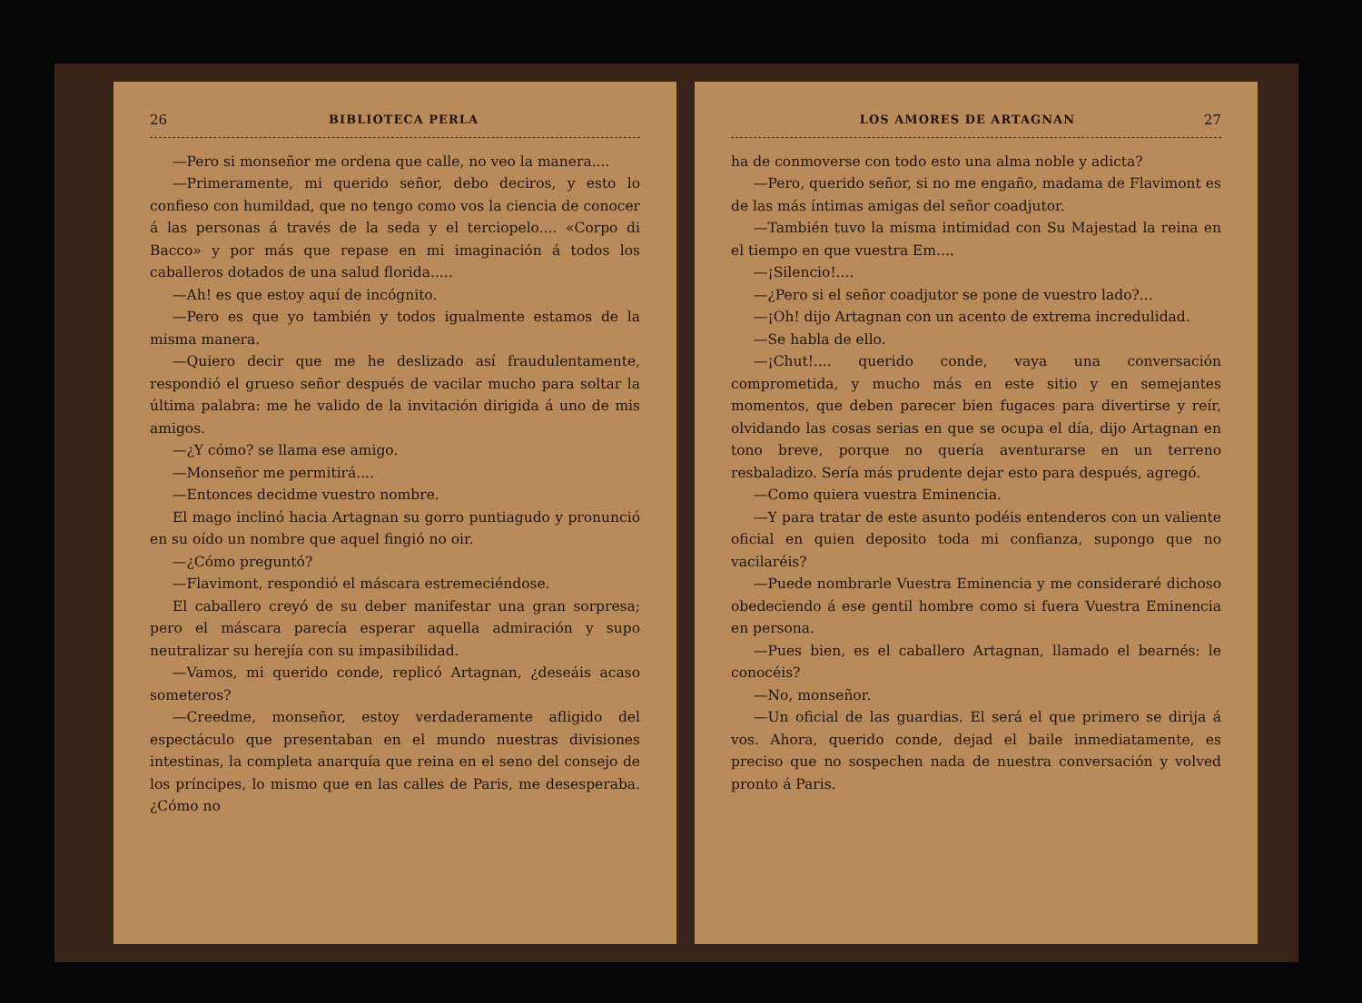26 BIBLIOTECA PERLA
—Pero si monseñor me ordena que calle, no veo la manera....
—Primeramente, mi querido señor, debo deciros, y esto lo confieso con humildad, que no tengo como vos la ciencia de conocer á las personas á través de la seda y el terciopelo.... «Corpo di Bacco» y por más que repase en mi imaginación á todos los caballeros dotados de una salud florida.....
—Ah! es que estoy aquí de incógnito.
—Pero es que yo también y todos igualmente estamos de la misma manera.
—Quiero decir que me he deslizado así fraudulentamente, respondió el grueso señor después de vacilar mucho para soltar la última palabra: me he valido de la invitación dirigida á uno de mis amigos.
—¿Y cómo? se llama ese amigo.
—Monseñor me permitirá....
—Entonces decidme vuestro nombre.
El mago inclinó hacia Artagnan su gorro puntiagudo y pronunció en su oído un nombre que aquel fingió no oir.
—¿Cómo preguntó?
—Flavimont, respondió el máscara estremeciéndose.
El caballero creyó de su deber manifestar una gran sorpresa; pero el máscara parecía esperar aquella admiración y supo neutralizar su herejía con su impasibilidad.
—Vamos, mi querido conde, replicó Artagnan, ¿deseáis acaso someteros?
—Creedme, monseñor, estoy verdaderamente afligido del espectáculo que presentaban en el mundo nuestras divisiones intestinas, la completa anarquía que reina en el seno del consejo de los príncipes, lo mismo que en las calles de Paris, me desesperaba. ¿Cómo no
LOS AMORES DE ARTAGNAN 27
ha de conmoverse con todo esto una alma noble y adicta?
—Pero, querido señor, si no me engaño, madama de Flavimont es de las más íntimas amigas del señor coadjutor.
—También tuvo la misma intimidad con Su Majestad la reina en el tiempo en que vuestra Em....
—¡Silencio!....
—¿Pero si el señor coadjutor se pone de vuestro lado?...
—¡Oh! dijo Artagnan con un acento de extrema incredulidad.
—Se habla de ello.
—¡Chut!.... querido conde, vaya una conversación comprometida, y mucho más en este sitio y en semejantes momentos, que deben parecer bien fugaces para divertirse y reír, olvidando las cosas serias en que se ocupa el día, dijo Artagnan en tono breve, porque no quería aventurarse en un terreno resbaladizo. Sería más prudente dejar esto para después, agregó.
—Como quiera vuestra Eminencia.
—Y para tratar de este asunto podéis entenderos con un valiente oficial en quien deposito toda mi confianza, supongo que no vacilaréis?
—Puede nombrarle Vuestra Eminencia y me consideraré dichoso obedeciendo á ese gentil hombre como si fuera Vuestra Eminencia en persona.
—Pues bien, es el caballero Artagnan, llamado el bearnés: le conocéis?
—No, monseñor.
—Un oficial de las guardias. El será el que primero se dirija á vos. Ahora, querido conde, dejad el baile inmediatamente, es preciso que no sospechen nada de nuestra conversación y volved pronto á Paris.